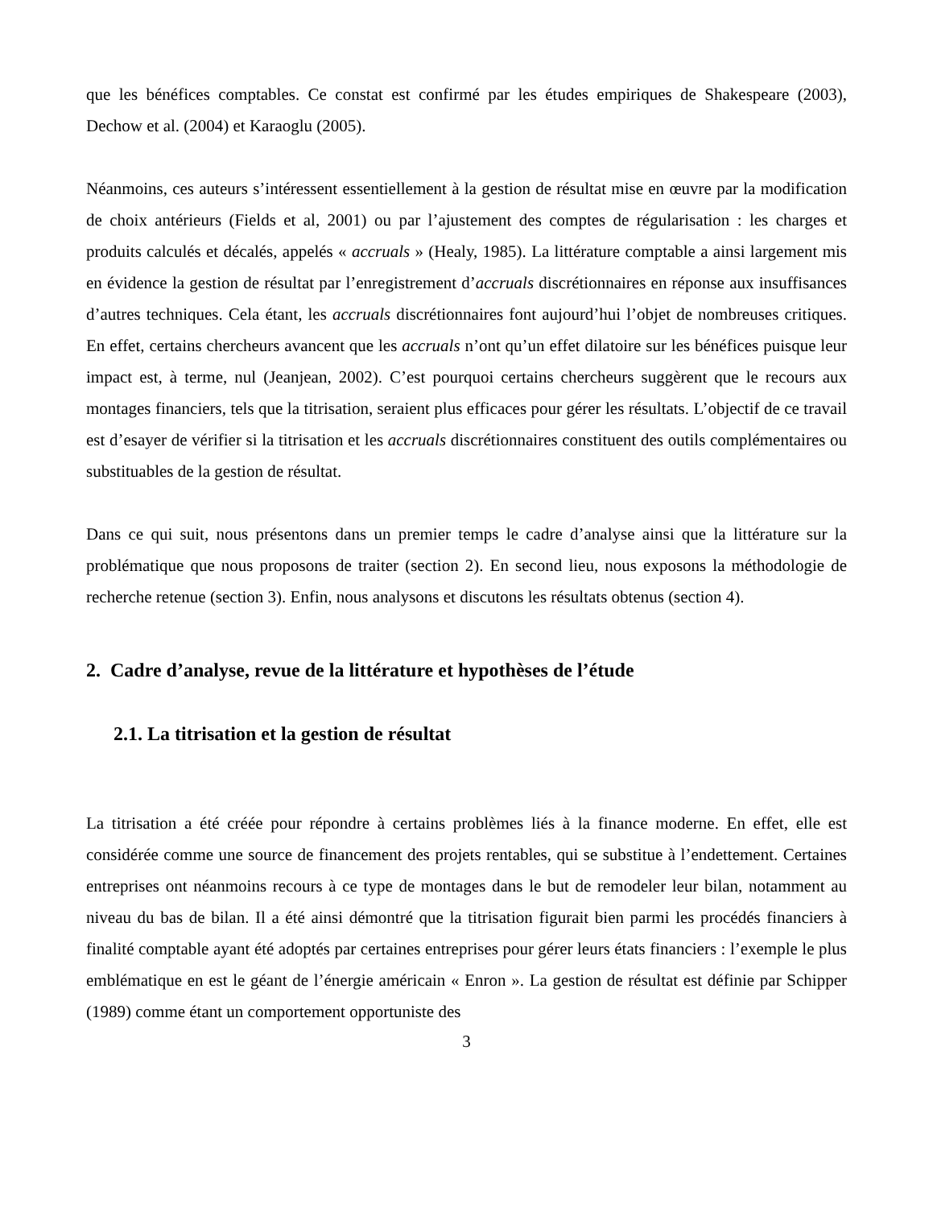que les bénéfices comptables. Ce constat est confirmé par les études empiriques de Shakespeare (2003), Dechow et al. (2004) et Karaoglu (2005).
Néanmoins, ces auteurs s’intéressent essentiellement à la gestion de résultat mise en œuvre par la modification de choix antérieurs (Fields et al, 2001) ou par l’ajustement des comptes de régularisation : les charges et produits calculés et décalés, appelés « accruals » (Healy, 1985). La littérature comptable a ainsi largement mis en évidence la gestion de résultat par l’enregistrement d’accruals discrétionnaires en réponse aux insuffisances d’autres techniques. Cela étant, les accruals discrétionnaires font aujourd’hui l’objet de nombreuses critiques. En effet, certains chercheurs avancent que les accruals n’ont qu’un effet dilatoire sur les bénéfices puisque leur impact est, à terme, nul (Jeanjean, 2002). C’est pourquoi certains chercheurs suggèrent que le recours aux montages financiers, tels que la titrisation, seraient plus efficaces pour gérer les résultats. L’objectif de ce travail est d’esayer de vérifier si la titrisation et les accruals discrétionnaires constituent des outils complémentaires ou substituables de la gestion de résultat.
Dans ce qui suit, nous présentons dans un premier temps le cadre d’analyse ainsi que la littérature sur la problématique que nous proposons de traiter (section 2). En second lieu, nous exposons la méthodologie de recherche retenue (section 3). Enfin, nous analysons et discutons les résultats obtenus (section 4).
2. Cadre d’analyse, revue de la littérature et hypothèses de l’étude
2.1. La titrisation et la gestion de résultat
La titrisation a été créée pour répondre à certains problèmes liés à la finance moderne. En effet, elle est considérée comme une source de financement des projets rentables, qui se substitue à l’endettement. Certaines entreprises ont néanmoins recours à ce type de montages dans le but de remodeler leur bilan, notamment au niveau du bas de bilan. Il a été ainsi démontré que la titrisation figurait bien parmi les procédés financiers à finalité comptable ayant été adoptés par certaines entreprises pour gérer leurs états financiers : l’exemple le plus emblématique en est le géant de l’énergie américain « Enron ». La gestion de résultat est définie par Schipper (1989) comme étant un comportement opportuniste des
3